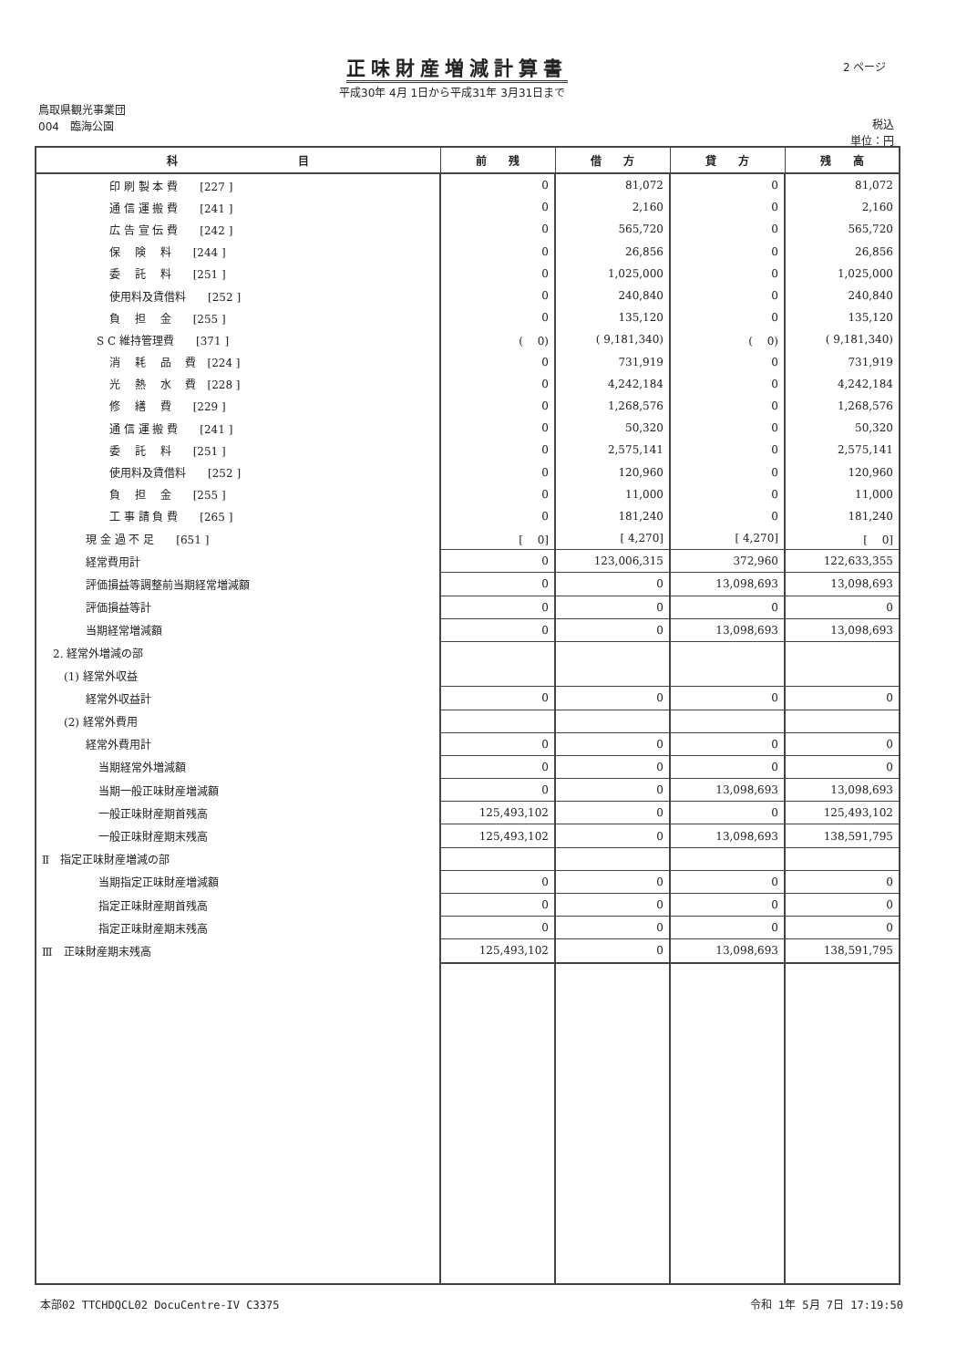正味財産増減計算書
平成30年 4月 1日から平成31年 3月31日まで
2 ページ
鳥取県観光事業団
004　臨海公園
税込
単位：円
| 科 目 | 前 残 | 借 方 | 貸 方 | 残 高 |
| --- | --- | --- | --- | --- |
| 印 刷 製 本 費 [227 ] | 0 | 81,072 | 0 | 81,072 |
| 通 信 運 搬 費 [241 ] | 0 | 2,160 | 0 | 2,160 |
| 広 告 宣 伝 費 [242 ] | 0 | 565,720 | 0 | 565,720 |
| 保 険 料 [244 ] | 0 | 26,856 | 0 | 26,856 |
| 委 託 料 [251 ] | 0 | 1,025,000 | 0 | 1,025,000 |
| 使用料及賃借料 [252 ] | 0 | 240,840 | 0 | 240,840 |
| 負 担 金 [255 ] | 0 | 135,120 | 0 | 135,120 |
| S C 維持管理費 [371 ] | ( 0) | ( 9,181,340) | ( 0) | ( 9,181,340) |
| 消 耗 品 費 [224 ] | 0 | 731,919 | 0 | 731,919 |
| 光 熱 水 費 [228 ] | 0 | 4,242,184 | 0 | 4,242,184 |
| 修 繕 費 [229 ] | 0 | 1,268,576 | 0 | 1,268,576 |
| 通 信 運 搬 費 [241 ] | 0 | 50,320 | 0 | 50,320 |
| 委 託 料 [251 ] | 0 | 2,575,141 | 0 | 2,575,141 |
| 使用料及賃借料 [252 ] | 0 | 120,960 | 0 | 120,960 |
| 負 担 金 [255 ] | 0 | 11,000 | 0 | 11,000 |
| 工 事 請 負 費 [265 ] | 0 | 181,240 | 0 | 181,240 |
| 現 金 過 不 足 [651 ] | [ 0] | [ 4,270] | [ 4,270] | [ 0] |
| 経常費用計 | 0 | 123,006,315 | 372,960 | 122,633,355 |
| 評価損益等調整前当期経常増減額 | 0 | 0 | 13,098,693 | 13,098,693 |
| 評価損益等計 | 0 | 0 | 0 | 0 |
| 当期経常増減額 | 0 | 0 | 13,098,693 | 13,098,693 |
| 2. 経常外増減の部 | | | | |
| (1) 経常外収益 | | | | |
| 経常外収益計 | 0 | 0 | 0 | 0 |
| (2) 経常外費用 | | | | |
| 経常外費用計 | 0 | 0 | 0 | 0 |
| 当期経常外増減額 | 0 | 0 | 0 | 0 |
| 当期一般正味財産増減額 | 0 | 0 | 13,098,693 | 13,098,693 |
| 一般正味財産期首残高 | 125,493,102 | 0 | 0 | 125,493,102 |
| 一般正味財産期末残高 | 125,493,102 | 0 | 13,098,693 | 138,591,795 |
| Ⅱ 指定正味財産増減の部 | | | | |
| 当期指定正味財産増減額 | 0 | 0 | 0 | 0 |
| 指定正味財産期首残高 | 0 | 0 | 0 | 0 |
| 指定正味財産期末残高 | 0 | 0 | 0 | 0 |
| Ⅲ 正味財産期末残高 | 125,493,102 | 0 | 13,098,693 | 138,591,795 |
本部02 TTCHDQCL02 DocuCentre-IV C3375 令和 1年 5月 7日 17:19:50